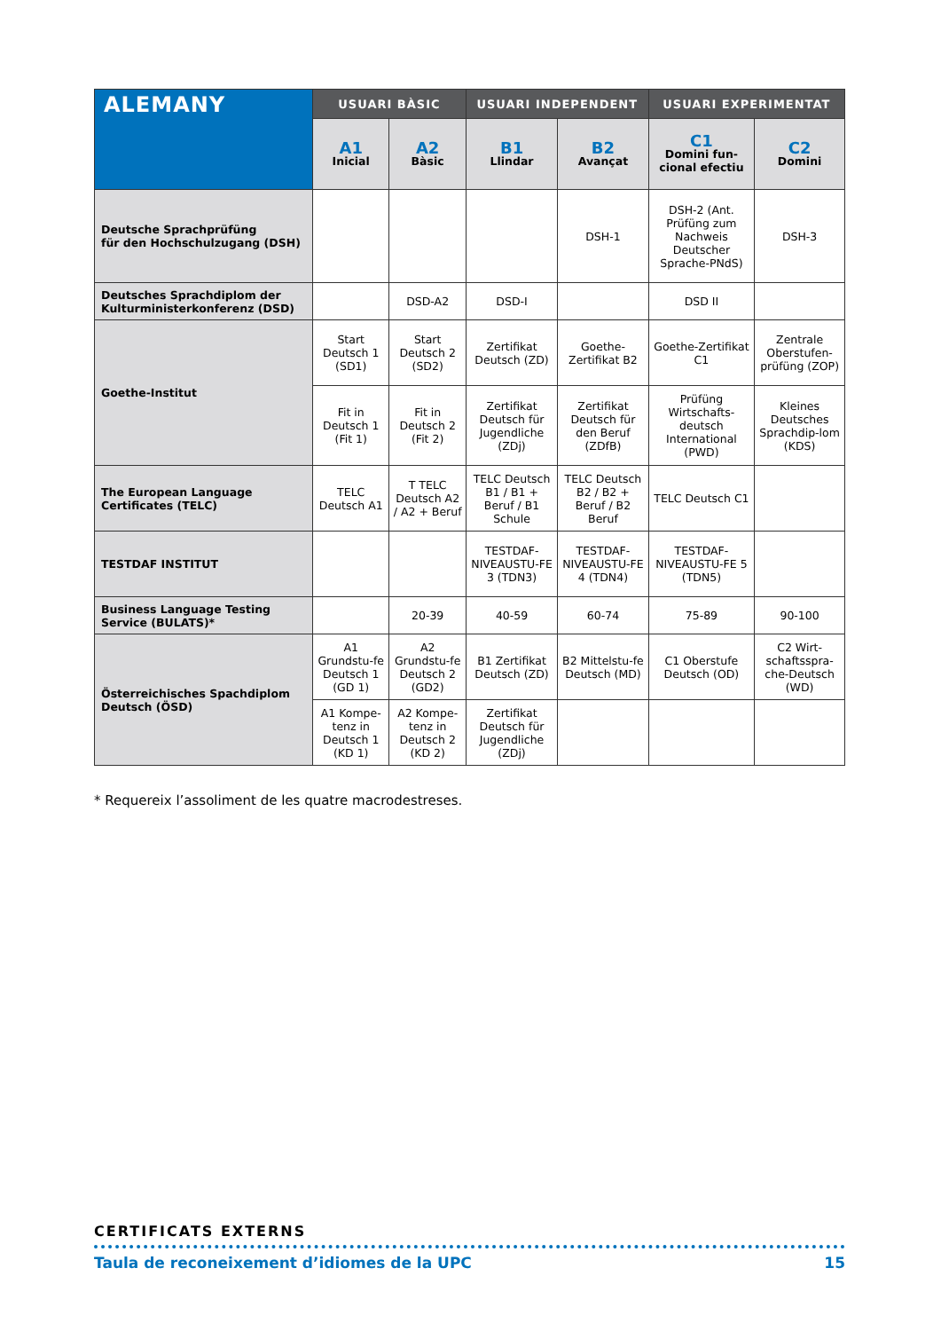| ALEMANY | USUARI BÀSIC | | USUARI INDEPENDENT | | USUARI EXPERIMENTAT | |
| --- | --- | --- | --- | --- | --- | --- |
| | A1 Inicial | A2 Bàsic | B1 Llindar | B2 Avançat | C1 Domini fun- cional efectiu | C2 Domini |
| Deutsche Sprachprüfüng für den Hochschulzugang (DSH) | | | | DSH-1 | DSH-2 (Ant. Prüfüng zum Nachweis Deutscher Sprache-PNdS) | DSH-3 |
| Deutsches Sprachdiplom der Kulturministerkonferenz (DSD) | | DSD-A2 | DSD-I | | DSD II | |
| Goethe-Institut | Start Deutsch 1 (SD1) | Start Deutsch 2 (SD2) | Zertifikat Deutsch (ZD) | Goethe-Zertifikat B2 | Goethe-Zertifikat C1 | Zentrale Oberstufen-prüfüng (ZOP) |
| | Fit in Deutsch 1 (Fit 1) | Fit in Deutsch 2 (Fit 2) | Zertifikat Deutsch für Jugendliche (ZDj) | Zertifikat Deutsch für den Beruf (ZDfB) | Prüfüng Wirtschafts-deutsch International (PWD) | Kleines Deutsches Sprachdip-lom (KDS) |
| The European Language Certificates (TELC) | TELC Deutsch A1 | T TELC Deutsch A2 / A2 + Beruf | TELC Deutsch B1 / B1 + Beruf / B1 Schule | TELC Deutsch B2 / B2 + Beruf / B2 Beruf | TELC Deutsch C1 | |
| TESTDAF INSTITUT | | | TESTDAF-NIVEAUSTU-FE 3 (TDN3) | TESTDAF-NIVEAUSTU-FE 4 (TDN4) | TESTDAF-NIVEAUSTU-FE 5 (TDN5) | |
| Business Language Testing Service (BULATS)* | | 20-39 | 40-59 | 60-74 | 75-89 | 90-100 |
| Österreichisches Spachdiplom Deutsch (ÖSD) | A1 Grundstu-fe Deutsch 1 (GD 1) | A2 Grundstu-fe Deutsch 2 (GD2) | B1 Zertifikat Deutsch (ZD) | B2 Mittelstu-fe Deutsch (MD) | C1 Oberstufe Deutsch (OD) | C2 Wirt-schaftsspra-che-Deutsch (WD) |
| | A1 Kompe-tenz in Deutsch 1 (KD 1) | A2 Kompe-tenz in Deutsch 2 (KD 2) | Zertifikat Deutsch für Jugendliche (ZDj) | | | |
* Requereix l’assoliment de les quatre macrodestreses.
CERTIFICATS EXTERNS
Taula de reconeixement d’idiomes de la UPC 15